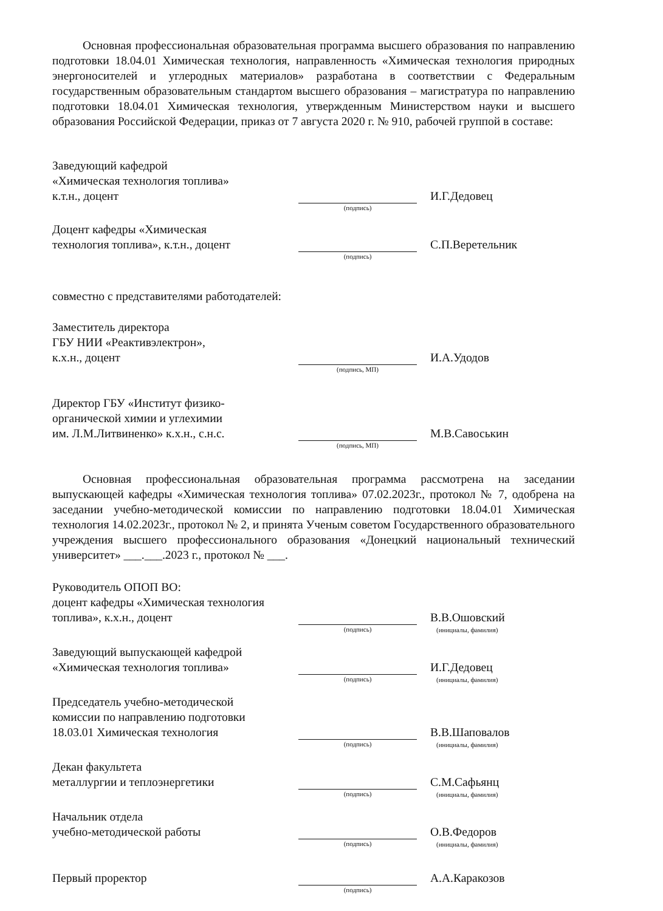Основная профессиональная образовательная программа высшего образования по направлению подготовки 18.04.01 Химическая технология, направленность «Химическая технология природных энергоносителей и углеродных материалов» разработана в соответствии с Федеральным государственным образовательным стандартом высшего образования – магистратура по направлению подготовки 18.04.01 Химическая технология, утвержденным Министерством науки и высшего образования Российской Федерации, приказ от 7 августа 2020 г. № 910, рабочей группой в составе:
Заведующий кафедрой
«Химическая технология топлива»
к.т.н., доцент
(подпись)
И.Г.Дедовец
Доцент кафедры «Химическая
технология топлива», к.т.н., доцент
(подпись)
С.П.Веретельник
совместно с представителями работодателей:
Заместитель директора
ГБУ НИИ «Реактивэлектрон»,
к.х.н., доцент
(подпись, МП)
И.А.Удодов
Директор ГБУ «Институт физико-
органической химии и углехимии
им. Л.М.Литвиненко» к.х.н., с.н.с.
(подпись, МП)
М.В.Савоськин
Основная профессиональная образовательная программа рассмотрена на заседании выпускающей кафедры «Химическая технология топлива» 07.02.2023г., протокол № 7, одобрена на заседании учебно-методической комиссии по направлению подготовки 18.04.01 Химическая технология 14.02.2023г., протокол № 2, и принята Ученым советом Государственного образовательного учреждения высшего профессионального образования «Донецкий национальный технический университет» ___.___.2023 г., протокол № ___.
Руководитель ОПОП ВО:
доцент кафедры «Химическая технология
топлива», к.х.н., доцент
(подпись)
В.В.Ошовский
(инициалы, фамилия)
Заведующий выпускающей кафедрой
«Химическая технология топлива»
(подпись)
И.Г.Дедовец
(инициалы, фамилия)
Председатель учебно-методической
комиссии по направлению подготовки
18.03.01 Химическая технология
(подпись)
В.В.Шаповалов
(инициалы, фамилия)
Декан факультета
металлургии и теплоэнергетики
(подпись)
С.М.Сафьянц
(инициалы, фамилия)
Начальник отдела
учебно-методической работы
(подпись)
О.В.Федоров
(инициалы, фамилия)
Первый проректор
(подпись)
А.А.Каракозов